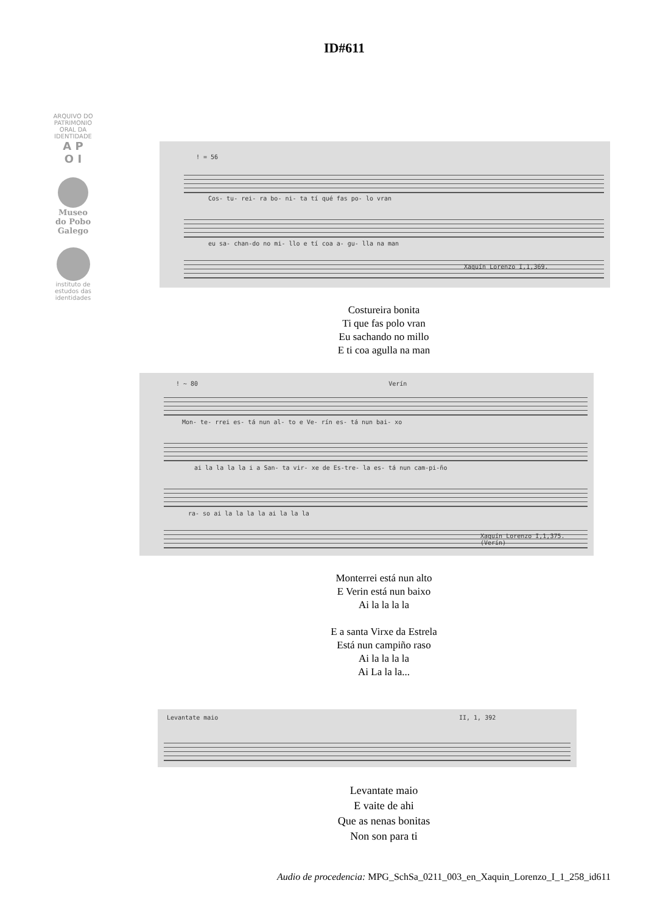ID#611
ARQUIVO DO PATRIMONIO ORAL DA IDENTIDADE
A P
O I
Museo
do Pobo
Galego
instituto de estudos das identidades
! = 56
Cos- tu- rei- ra bo- ni- ta tí qué fas po- lo vran
eu sa- chan-do no mi- llo e tí coa a- gu- lla na man
Xaquín Lorenzo I,1,369.
Costureira bonita
Ti que fas polo vran
Eu sachando no millo
E ti coa agulla na man
! ~ 80 Verín
Mon- te- rrei es- tá nun al- to e Ve- rín es- tá nun bai- xo
ai la la la la i a San- ta vir- xe de Es-tre- la es- tá nun cam-pi-ño
ra- so ai la la la la ai la la la
Xaquín Lorenzo I,1,375.
(Verín)
Monterrei está nun alto
E Verin está nun baixo
Ai la la la la
E a santa Virxe da Estrela
Está nun campiño raso
Ai la la la la
Ai La la la...
Levantate maio II, 1, 392
Levantate maio
E vaite de ahi
Que as nenas bonitas
Non son para ti
Audio de procedencia: MPG_SchSa_0211_003_en_Xaquin_Lorenzo_I_1_258_id611